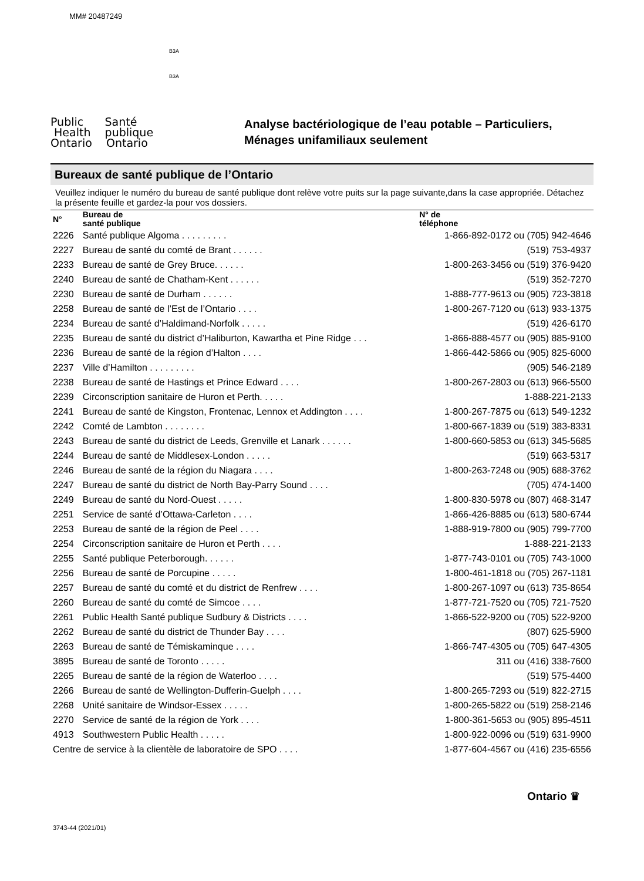MM# 20487249
B3A
B3A
Public Santé
Health publique
Ontario Ontario
Analyse bactériologique de l’eau potable – Particuliers,
Ménages unifamiliaux seulement
Bureaux de santé publique de l’Ontario
Veuillez indiquer le numéro du bureau de santé publique dont relève votre puits sur la page suivante,dans la case appropriée. Détachez la présente feuille et gardez-la pour vos dossiers.
| N° | Bureau de santé publique | N° de téléphone |
| --- | --- | --- |
| 2226 | Santé publique Algoma . . . . . . . . . | 1-866-892-0172 ou (705) 942-4646 |
| 2227 | Bureau de santé du comté de Brant . . . . . . | (519) 753-4937 |
| 2233 | Bureau de santé de Grey Bruce. . . . . . | 1-800-263-3456 ou (519) 376-9420 |
| 2240 | Bureau de santé de Chatham-Kent . . . . . . | (519) 352-7270 |
| 2230 | Bureau de santé de Durham . . . . . . | 1-888-777-9613 ou (905) 723-3818 |
| 2258 | Bureau de santé de l’Est de l’Ontario . . . . | 1-800-267-7120 ou (613) 933-1375 |
| 2234 | Bureau de santé d’Haldimand-Norfolk . . . . . | (519) 426-6170 |
| 2235 | Bureau de santé du district d’Haliburton, Kawartha et Pine Ridge . . . | 1-866-888-4577 ou (905) 885-9100 |
| 2236 | Bureau de santé de la région d’Halton . . . . | 1-866-442-5866 ou (905) 825-6000 |
| 2237 | Ville d’Hamilton . . . . . . . . . | (905) 546-2189 |
| 2238 | Bureau de santé de Hastings et Prince Edward . . . . | 1-800-267-2803 ou (613) 966-5500 |
| 2239 | Circonscription sanitaire de Huron et Perth. . . . . | 1-888-221-2133 |
| 2241 | Bureau de santé de Kingston, Frontenac, Lennox et Addington . . . . | 1-800-267-7875 ou (613) 549-1232 |
| 2242 | Comté de Lambton . . . . . . . . | 1-800-667-1839 ou (519) 383-8331 |
| 2243 | Bureau de santé du district de Leeds, Grenville et Lanark . . . . . . | 1-800-660-5853 ou (613) 345-5685 |
| 2244 | Bureau de santé de Middlesex-London . . . . . | (519) 663-5317 |
| 2246 | Bureau de santé de la région du Niagara . . . . | 1-800-263-7248 ou (905) 688-3762 |
| 2247 | Bureau de santé du district de North Bay-Parry Sound . . . . | (705) 474-1400 |
| 2249 | Bureau de santé du Nord-Ouest . . . . . | 1-800-830-5978 ou (807) 468-3147 |
| 2251 | Service de santé d’Ottawa-Carleton . . . . | 1-866-426-8885 ou (613) 580-6744 |
| 2253 | Bureau de santé de la région de Peel . . . . | 1-888-919-7800 ou (905) 799-7700 |
| 2254 | Circonscription sanitaire de Huron et Perth . . . . | 1-888-221-2133 |
| 2255 | Santé publique Peterborough. . . . . . | 1-877-743-0101 ou (705) 743-1000 |
| 2256 | Bureau de santé de Porcupine . . . . . | 1-800-461-1818 ou (705) 267-1181 |
| 2257 | Bureau de santé du comté et du district de Renfrew . . . . | 1-800-267-1097 ou (613) 735-8654 |
| 2260 | Bureau de santé du comté de Simcoe . . . . | 1-877-721-7520 ou (705) 721-7520 |
| 2261 | Public Health Santé publique Sudbury & Districts . . . . | 1-866-522-9200 ou (705) 522-9200 |
| 2262 | Bureau de santé du district de Thunder Bay . . . . | (807) 625-5900 |
| 2263 | Bureau de santé de Témiskaminque . . . . | 1-866-747-4305 ou (705) 647-4305 |
| 3895 | Bureau de santé de Toronto . . . . . | 311 ou (416) 338-7600 |
| 2265 | Bureau de santé de la région de Waterloo . . . . | (519) 575-4400 |
| 2266 | Bureau de santé de Wellington-Dufferin-Guelph . . . . | 1-800-265-7293 ou (519) 822-2715 |
| 2268 | Unité sanitaire de Windsor-Essex . . . . . | 1-800-265-5822 ou (519) 258-2146 |
| 2270 | Service de santé de la région de York . . . . | 1-800-361-5653 ou (905) 895-4511 |
| 4913 | Southwestern Public Health . . . . . | 1-800-922-0096 ou (519) 631-9900 |
| Centre de service à la clientèle de laboratoire de SPO . . . . | | 1-877-604-4567 ou (416) 235-6556 |
Ontario ♛
3743-44 (2021/01)